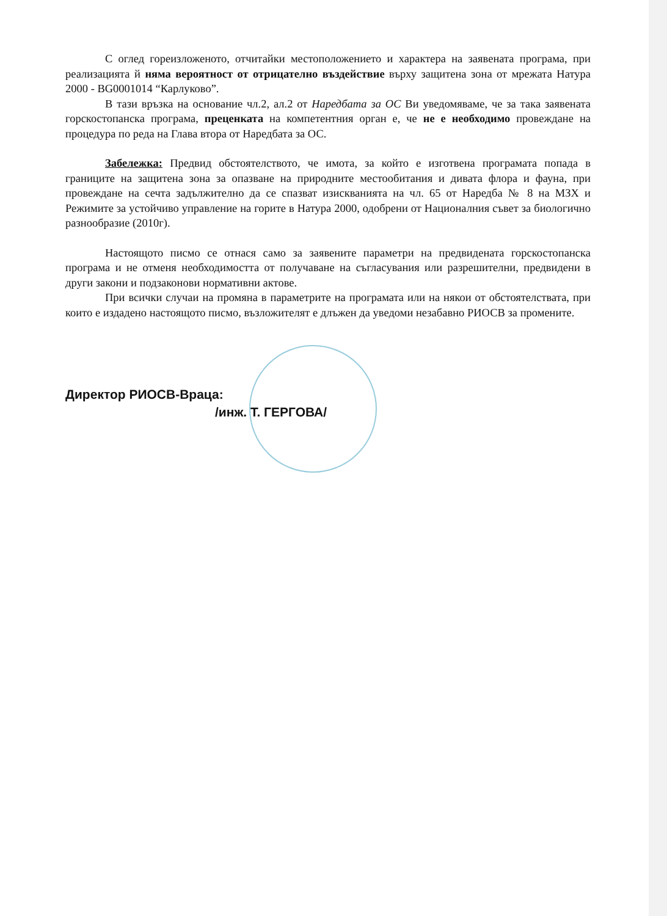С оглед гореизложеното, отчитайки местоположението и характера на заявената програма, при реализацията й няма вероятност от отрицателно въздействие върху защитена зона от мрежата Натура 2000 - BG0001014 “Карлуково”.
В тази връзка на основание чл.2, ал.2 от Наредбата за ОС Ви уведомяваме, че за така заявената горскостопанска програма, преценката на компетентния орган е, че не е необходимо провеждане на процедура по реда на Глава втора от Наредбата за ОС.
Забележка: Предвид обстоятелството, че имота, за който е изготвена програмата попада в границите на защитена зона за опазване на природните местообитания и дивата флора и фауна, при провеждане на сечта задължително да се спазват изискванията на чл. 65 от Наредба № 8 на МЗХ и Режимите за устойчиво управление на горите в Натура 2000, одобрени от Националния съвет за биологично разнообразие (2010г).
Настоящото писмо се отнася само за заявените параметри на предвидената горскостопанска програма и не отменя необходимостта от получаване на съгласувания или разрешителни, предвидени в други закони и подзаконови нормативни актове.
При всички случаи на промяна в параметрите на програмата или на някои от обстоятелствата, при които е издадено настоящото писмо, възложителят е длъжен да уведоми незабавно РИОСВ за промените.
Директор РИОСВ-Враца:
/инж. Т. ГЕРГОВА/